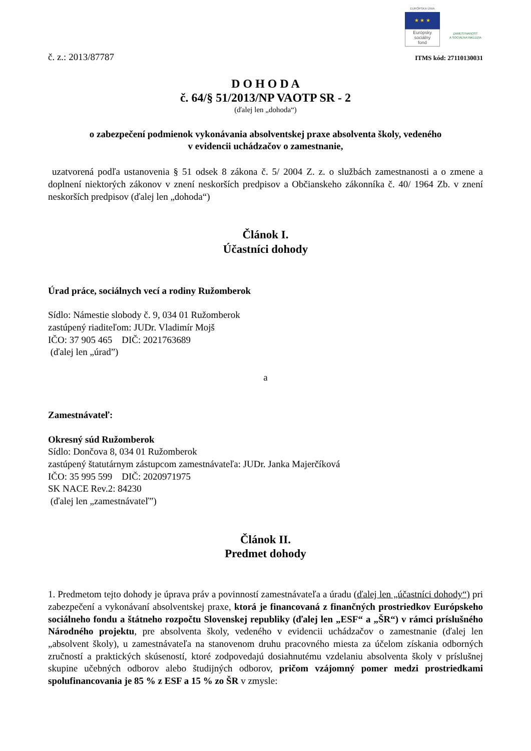EURÓPSKA ÚNIA
★ ★ ★
Európsky
sociálny
fond
ZAMESTNANOSŤ
A SOCIÁLNA INKLÚZIA
č. z.: 2013/87787 ITMS kód: 27110130031
D O H O D A
č. 64/§ 51/2013/NP VAOTP SR - 2
(ďalej len „dohoda“)
o zabezpečení podmienok vykonávania absolventskej praxe absolventa školy, vedeného
v evidencii uchádzačov o zamestnanie,
uzatvorená podľa ustanovenia § 51 odsek 8 zákona č. 5/ 2004 Z. z. o službách zamestnanosti a o zmene a doplnení niektorých zákonov v znení neskorších predpisov a Občianskeho zákonníka č. 40/ 1964 Zb. v znení neskorších predpisov (ďalej len „dohoda“)
Článok I.
Účastníci dohody
Úrad práce, sociálnych vecí a rodiny Ružomberok
Sídlo: Námestie slobody č. 9, 034 01 Ružomberok
zastúpený riaditeľom: JUDr. Vladimír Mojš
IČO: 37 905 465 DIČ: 2021763689
(ďalej len „úrad”)
a
Zamestnávateľ:
Okresný súd Ružomberok
Sídlo: Dončova 8, 034 01 Ružomberok
zastúpený štatutárnym zástupcom zamestnávateľa: JUDr. Janka Majerčíková
IČO: 35 995 599 DIČ: 2020971975
SK NACE Rev.2: 84230
(ďalej len „zamestnávateľ”)
Článok II.
Predmet dohody
1. Predmetom tejto dohody je úprava práv a povinností zamestnávateľa a úradu (ďalej len „účastníci dohody“) pri zabezpečení a vykonávaní absolventskej praxe, ktorá je financovaná z finančných prostriedkov Európskeho sociálneho fondu a štátneho rozpočtu Slovenskej republiky (ďalej len „ESF“ a „ŠR“) v rámci príslušného Národného projektu, pre absolventa školy, vedeného v evidencii uchádzačov o zamestnanie (ďalej len „absolvent školy), u zamestnávateľa na stanovenom druhu pracovného miesta za účelom získania odborných zručností a praktických skúseností, ktoré zodpovedajú dosiahnutému vzdelaniu absolventa školy v príslušnej skupine učebných odborov alebo študijných odborov, pričom vzájomný pomer medzi prostriedkami spolufinancovania je 85 % z ESF a 15 % zo ŠR v zmysle: